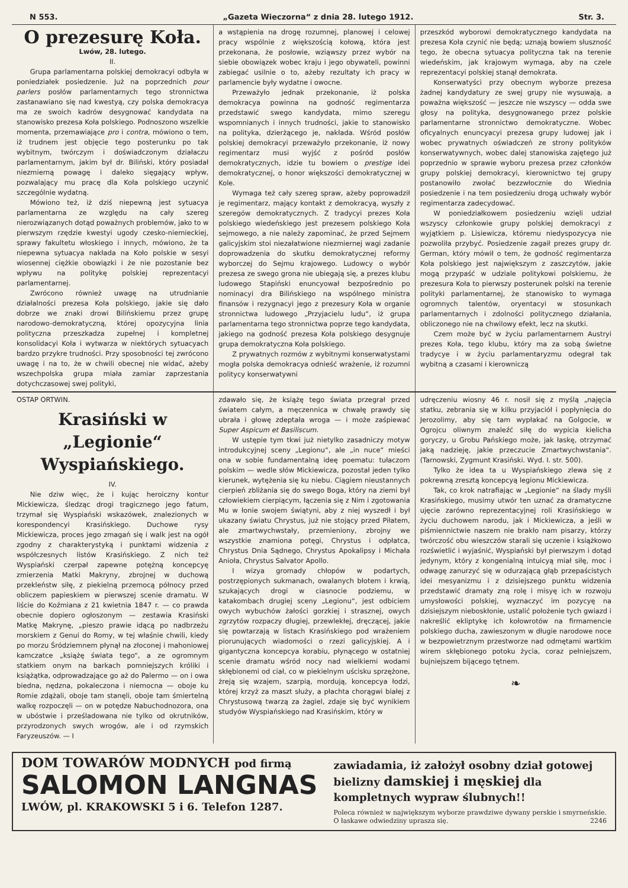N 553. „Gazeta Wieczorna“ z dnia 28. lutego 1912. Str. 3.
O prezesurę Koła.
Lwów, 28. lutego.
II.
Grupa parlamentarna polskiej demokracyi odbyła w poniedziałek posiedzenie. Już na poprzednich pour parlers posłów parlamentarnych tego stronnictwa zastanawiano się nad kwestyą, czy polska demokracya ma ze swoich kadrów desygnować kandydata na stanowisko prezesa Koła polskiego. Podnoszono wszelkie momenta, przemawiające pro i contra, mówiono o tem, iż trudnem jest objęcie tego posterunku po tak wybitnym, twórczym i doświadczonym działaczu parlamentarnym, jakim był dr. Biliński, który posiadał niezmierną powagę i daleko sięgający wpływ, pozwalający mu pracę dla Koła polskiego uczynić szczególnie wydatną.
Mówiono też, iż dziś niepewną jest sytuacya parlamentarna ze względu na cały szereg nierozwiązanych dotąd poważnych problemów, jako to w pierwszym rzędzie kwestyi ugody czesko-niemieckiej, sprawy fakultetu włoskiego i innych, mówiono, że ta niepewna sytuacya nakłada na Koło polskie w sesyi wiosennej ciężkie obowiązki i że nie pozostanie bez wpływu na politykę polskiej reprezentacyi parlamentarnej.
Zwrócono również uwagę na utrudnianie działalności prezesa Koła polskiego, jakie się dało dobrze we znaki drowi Bilińskiemu przez grupę narodowo-demokratyczną, której opozycyjna linia polityczna przeszkadza zupełnej i kompletnej konsolidacyi Koła i wytwarza w niektórych sytuacyach bardzo przykre trudności. Przy sposobności tej zwrócono uwagę i na to, że w chwili obecnej nie widać, ażeby wszechpolska grupa miała zamiar zaprzestania dotychczasowej swej polityki,
a wstąpienia na drogę rozumnej, planowej i celowej pracy wspólnie z większością kołową, która jest przekonana, że posłowie, wziąwszy przez wybór na siebie obowiązek wobec kraju i jego obywateli, powinni zabiegać usilnie o to, ażeby rezultaty ich pracy w parlamencie były wydatne i owocne.
Przeważyło jednak przekonanie, iż polska demokracya powinna na godność regimentarza przedstawić swego kandydata, mimo szeregu wspomnianych i innych trudności, jakie to stanowisko na polityka, dzierżącego je, nakłada. Wśród posłów polskiej demokracyi przeważyło przekonanie, iż nowy regimentarz musi wyjść z pośród posłów demokratycznych, idzie tu bowiem o prestige idei demokratycznej, o honor większości demokratycznej w Kole.
Wymaga też cały szereg spraw, ażeby poprowadził je regimentarz, mający kontakt z demokracyą, wyszły z szeregów demokratycznych. Z tradycyi prezes Koła polskiego wiedeńskiego jest prezesem polskiego Koła sejmowego, a nie należy zapominać, że przed Sejmem galicyjskim stoi niezałatwione niezmiernej wagi zadanie doprowadzenia do skutku demokratycznej reformy wyborczej do Sejmu krajowego. Ludowcy o wybór prezesa ze swego grona nie ubiegają się, a prezes klubu ludowego Stapiński enuncyował bezpośrednio po nominacyi dra Bilińskiego na wspólnego ministra finansów i rezygnacyi jego z prezesury Koła w organie stronnictwa ludowego „Przyjacielu ludu“, iż grupa parlamentarna tego stronnictwa poprze tego kandydata, jakiego na godność prezesa Koła polskiego desygnuje grupa demokratyczna Koła polskiego.
Z prywatnych rozmów z wybitnymi konserwatystami mogła polska demokracya odnieść wrażenie, iż rozumni politycy konserwatywni
przeszkód wyborowi demokratycznego kandydata na prezesa Koła czynić nie będą; uznają bowiem słuszność tego, że obecna sytuacya polityczna tak na terenie wiedeńskim, jak krajowym wymaga, aby na czele reprezentacyi polskiej stanął demokrata.
Konserwatyści przy obecnym wyborze prezesa żadnej kandydatury ze swej grupy nie wysuwają, a poważna większość — jeszcze nie wszyscy — odda swe głosy na polityka, desygnowanego przez polskie parlamentarne stronnictwo demokratyczne. Wobec oficyalnych enuncyacyi prezesa grupy ludowej jak i wobec prywatnych oświadczeń ze strony polityków konserwatywnych, wobec dalej stanowiska zajętego już poprzednio w sprawie wyboru prezesa przez członków grupy polskiej demokracyi, kierownictwo tej grupy postanowiło zwołać bezzwłocznie do Wiednia posiedzenie i na tem posiedzeniu drogą uchwały wybór regimentarza zadecydować.
W poniedziałkowem posiedzeniu wzięli udział wszyscy członkowie grupy polskiej demokracyi z wyjątkiem p. Lisiewicza, któremu niedyspozycya nie pozwoliła przybyć. Posiedzenie zagaił prezes grupy dr. German, który mówił o tem, że godność regimentarza Koła polskiego jest największym z zaszczytów, jakie mogą przypaść w udziale politykowi polskiemu, że prezesura Koła to pierwszy posterunek polski na terenie polityki parlamentarnej, że stanowisko to wymaga ogromnych talentów, oryentacyi w stosunkach parlamentarnych i zdolności politycznego działania, obliczonego nie na chwilowy efekt, lecz na skutki.
Czem może być w życiu parlamentarnem Austryi prezes Koła, tego klubu, który ma za sobą świetne tradycye i w życiu parlamentaryzmu odegrał tak wybitną a czasami i kierowniczą
OSTAP ORTWIN.
Krasiński w „Legionie“ Wyspiańskiego.
IV.
Nie dziw więc, że i kując heroiczny kontur Mickiewicza, śledząc drogi tragicznego jego fatum, trzymał się Wyspiański wskazówek, znalezionych w korespondencyi Krasińskiego. Duchowe rysy Mickiewicza, proces jego zmagań się i walk jest na ogół zgodny z charakterystyką i punktami widzenia z współczesnych listów Krasińskiego. Z nich też Wyspiański czerpał zapewne potężną koncepcyę zmierzenia Matki Makryny, zbrojnej w duchową przekleństw siłę, z piekielną przemocą północy przed obliczem papieskiem w pierwszej scenie dramatu. W liście do Koźmiana z 21 kwietnia 1847 r. — co prawda obecnie dopiero ogłoszonym — zestawia Krasiński Matkę Makrynę, „pieszo prawie idącą po nadbrzeżu morskiem z Genui do Romy, w tej właśnie chwili, kiedy po morzu Śródziemnem płynął na złoconej i mahoniowej kamczatce „książę świata tego“, a ze ogromnym statkiem onym na barkach pomniejszych króliki i książątka, odprowadzające go aż do Palermo — on i owa biedna, nędzna, pokaleczona i niemocna — oboje ku Romie zdążali, oboje tam stanęli, oboje tam śmiertelną walkę rozpoczęli — on w potędze Nabuchodnozora, ona w ubóstwie i prześladowana nie tylko od okrutników, przyrodzonych swych wrogów, ale i od rzymskich Faryzeuszów. — I
zdawało się, że książę tego świata przegrał przed światem całym, a męczennica w chwałę prawdy się ubrała i głowę zdeptała wroga — i może zaśpiewać Super Aspicum et Basiliscum.
W ustępie tym tkwi już nietylko zasadniczy motyw introdukcyjnej sceny „Legionu“, ale „in nuce“ mieści ona w sobie fundamentalną ideę poematu: tułaczom polskim — wedle słów Mickiewicza, pozostał jeden tylko kierunek, wytężenia się ku niebu. Ciągiem nieustannych cierpień zbliżania się do swego Boga, który na ziemi był człowiekiem cierpiącym, łączenia się z Nim i zgotowania Mu w łonie swojem świątyni, aby z niej wyszedł i był ukazany światu Chrystus, już nie stojący przed Piłatem, ale zmartwychwstały, przemieniony, zbrojny we wszystkie znamiona potęgi, Chrystus i odpłatca, Chrystus Dnia Sądnego, Chrystus Apokalipsy i Michała Anioła, Chrystus Salvator Apollo.
I wizya gromady chłopów w podartych, postrzępionych sukmanach, owalanych błotem i krwią, szukających drogi w ciasnocie podziemu, w katakombach drugiej sceny „Legionu“, jest odbiciem owych wybuchów żałości gorzkiej i strasznej, owych zgrzytów rozpaczy długiej, przewlekłej, dręczącej, jakie się powtarzają w listach Krasińskiego pod wrażeniem piorunujących wiadomości o rzezi galicyjskiej. A i gigantyczna koncepcya korabiu, płynącego w ostatniej scenie dramatu wśród nocy nad wielkiemi wodami skłębionemi od ciał, co w piekielnym uścisku sprzężone, żreją się wzajem, szarpią, mordują, koncepcya łodzi, której krzyż za maszt służy, a płachta chorągwi białej z Chrystusową twarzą za żagiel, zdaje się być wynikiem studyów Wyspiańskiego nad Krasińskim, który w
udręczeniu wiosny 46 r. nosił się z myślą „najęcia statku, zebrania się w kilku przyjaciół i popłynięcia do Jerozolimy, aby się tam wypłakać na Golgocie, w Ogrojcu oliwnym znaleźć siłę do wypicia kielicha goryczy, u Grobu Pańskiego może, jak łaskę, otrzymać jaką nadzieję, jakie przeczucie Zmartwychwstania“. (Tarnowski, Zygmunt Krasiński. Wyd. I. str. 500).
Tylko że idea ta u Wyspiańskiego zlewa się z pokrewną zresztą koncepcyą legionu Mickiewicza.
Tak, co krok natrafiając w „Legionie“ na ślady myśli Krasińskiego, musimy utwór ten uznać za dramatyczne ujęcie zarówno reprezentacyjnej roli Krasińskiego w życiu duchowem narodu, jak i Mickiewicza, a jeśli w piśmiennictwie naszem nie brakło nam pisarzy, którzy twórczość obu wieszczów starali się uczenie i książkowo rozświetlić i wyjaśnić, Wyspiański był pierwszym i dotąd jedynym, który z kongenialną intuicyą miał siłę, moc i odwagę zanurzyć się w odurzającą głąb przepaścistych idei mesyanizmu i z dzisiejszego punktu widzenia przedstawić dramaty zną rolę i misyę ich w rozwoju umysłowości polskiej, wyznaczyć im pozycyę na dzisiejszym nieboskłonie, ustalić położenie tych gwiazd i nakreślić ekliptykę ich kołowrotów na firmamencie polskiego ducha, zawieszonym w długie narodowe noce w bezpowietrznym przestworze nad odmętami wartkim wirem skłębionego potoku życia, coraz pełniejszem, bujniejszem bijącego tętnem.
❧
DOM TOWARÓW MODNYCH pod firmą
SALOMON LANGNAS
LWÓW, pl. KRAKOWSKI 5 i 6. Telefon 1287.
zawiadamia, iż założył osobny dział gotowej bielizny damskiej i męskiej dla kompletnych wypraw ślubnych!!
Poleca również w największym wyborze prawdziwe dywany perskie i smyrneńskie. O łaskawe odwiedziny uprasza się. 2246